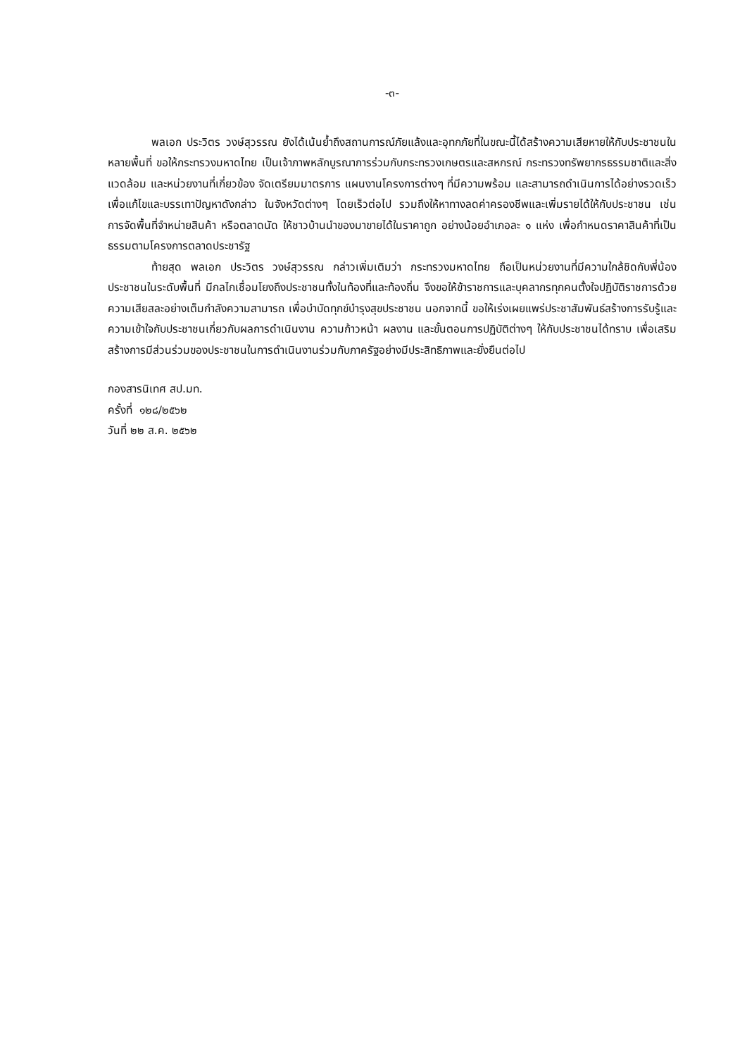-๓-
พลเอก ประวิตร วงษ์สุวรรณ ยังได้เน้นย้ำถึงสถานการณ์ภัยแล้งและอุทกภัยที่ในขณะนี้ได้สร้างความเสียหายให้กับประชาชนในหลายพื้นที่ ขอให้กระทรวงมหาดไทย เป็นเจ้าภาพหลักบูรณาการร่วมกับกระทรวงเกษตรและสหกรณ์ กระทรวงทรัพยากรธรรมชาติและสิ่งแวดล้อม และหน่วยงานที่เกี่ยวข้อง จัดเตรียมมาตรการ แผนงานโครงการต่างๆ ที่มีความพร้อม และสามารถดำเนินการได้อย่างรวดเร็ว เพื่อแก้ไขและบรรเทาปัญหาดังกล่าว ในจังหวัดต่างๆ โดยเร็วต่อไป รวมถึงให้หาทางลดค่าครองชีพและเพิ่มรายได้ให้กับประชาชน เช่น การจัดพื้นที่จำหน่ายสินค้า หรือตลาดนัด ให้ชาวบ้านนำของมาขายได้ในราคาถูก อย่างน้อยอำเภอละ ๑ แห่ง เพื่อกำหนดราคาสินค้าที่เป็นธรรมตามโครงการตลาดประชารัฐ
ท้ายสุด พลเอก ประวิตร วงษ์สุวรรณ กล่าวเพิ่มเติมว่า กระทรวงมหาดไทย ถือเป็นหน่วยงานที่มีความใกล้ชิดกับพี่น้องประชาชนในระดับพื้นที่ มีกลไกเชื่อมโยงถึงประชาชนทั้งในท้องที่และท้องถิ่น จึงขอให้ข้าราชการและบุคลากรทุกคนตั้งใจปฏิบัติราชการด้วยความเสียสละอย่างเต็มกำลังความสามารถ เพื่อบำบัดทุกข์บำรุงสุขประชาชน นอกจากนี้ ขอให้เร่งเผยแพร่ประชาสัมพันธ์สร้างการรับรู้และความเข้าใจกับประชาชนเกี่ยวกับผลการดำเนินงาน ความก้าวหน้า ผลงาน และขั้นตอนการปฏิบัติต่างๆ ให้กับประชาชนได้ทราบ เพื่อเสริมสร้างการมีส่วนร่วมของประชาชนในการดำเนินงานร่วมกับภาครัฐอย่างมีประสิทธิภาพและยั่งยืนต่อไป
กองสารนิเทศ สป.มท.
ครั้งที่ ๑๒๘/๒๕๖๒
วันที่ ๒๒ ส.ค. ๒๕๖๒